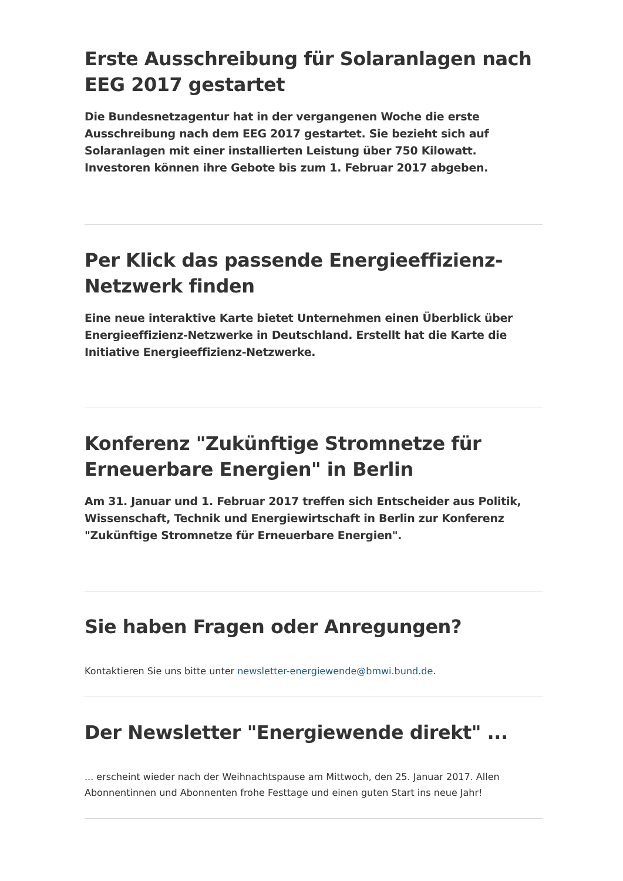Erste Ausschreibung für Solaranlagen nach EEG 2017 gestartet
Die Bundesnetzagentur hat in der vergangenen Woche die erste Ausschreibung nach dem EEG 2017 gestartet. Sie bezieht sich auf Solaranlagen mit einer installierten Leistung über 750 Kilowatt. Investoren können ihre Gebote bis zum 1. Februar 2017 abgeben.
Per Klick das passende Energieeffizienz-Netzwerk finden
Eine neue interaktive Karte bietet Unternehmen einen Überblick über Energieeffizienz-Netzwerke in Deutschland. Erstellt hat die Karte die Initiative Energieeffizienz-Netzwerke.
Konferenz "Zukünftige Stromnetze für Erneuerbare Energien" in Berlin
Am 31. Januar und 1. Februar 2017 treffen sich Entscheider aus Politik, Wissenschaft, Technik und Energiewirtschaft in Berlin zur Konferenz "Zukünftige Stromnetze für Erneuerbare Energien".
Sie haben Fragen oder Anregungen?
Kontaktieren Sie uns bitte unter newsletter-energiewende@bmwi.bund.de.
Der Newsletter "Energiewende direkt" ...
... erscheint wieder nach der Weihnachtspause am Mittwoch, den 25. Januar 2017. Allen Abonnentinnen und Abonnenten frohe Festtage und einen guten Start ins neue Jahr!